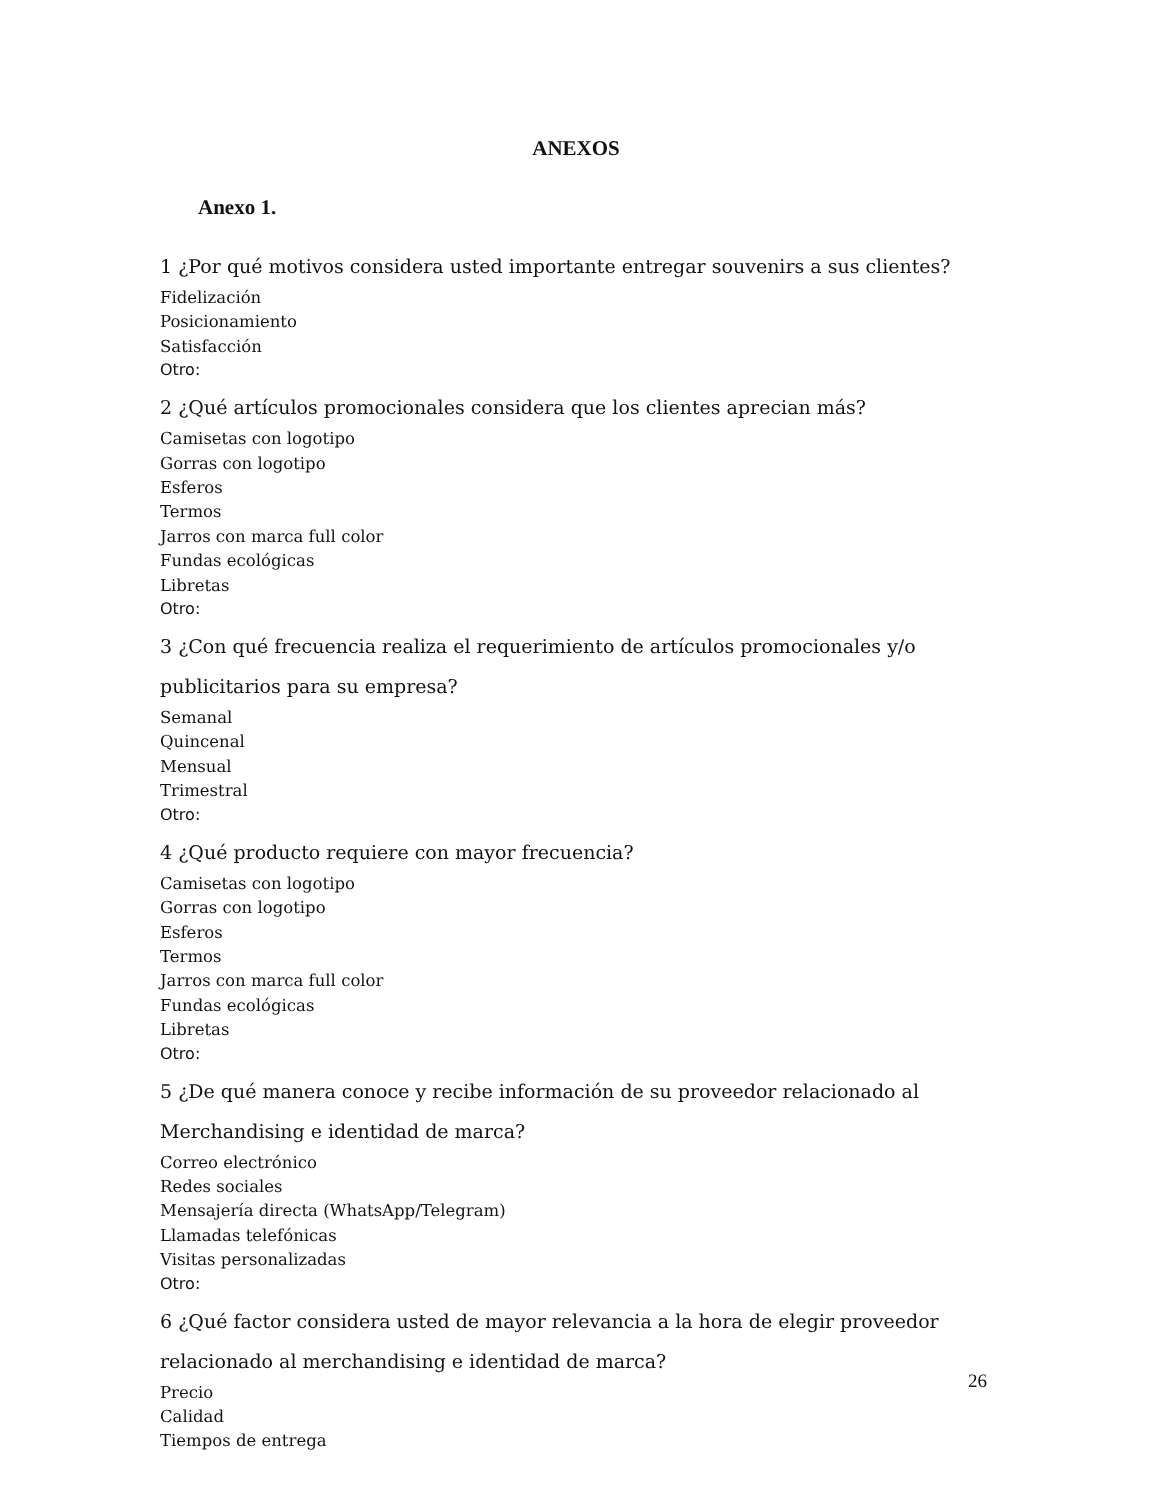ANEXOS
Anexo 1.
1 ¿Por qué motivos considera usted importante entregar souvenirs a sus clientes?
Fidelización
Posicionamiento
Satisfacción
Otro:
2 ¿Qué artículos promocionales considera que los clientes aprecian más?
Camisetas con logotipo
Gorras con logotipo
Esferos
Termos
Jarros con marca full color
Fundas ecológicas
Libretas
Otro:
3 ¿Con qué frecuencia realiza el requerimiento de artículos promocionales y/o publicitarios para su empresa?
Semanal
Quincenal
Mensual
Trimestral
Otro:
4 ¿Qué producto requiere con mayor frecuencia?
Camisetas con logotipo
Gorras con logotipo
Esferos
Termos
Jarros con marca full color
Fundas ecológicas
Libretas
Otro:
5 ¿De qué manera conoce y recibe información de su proveedor relacionado al Merchandising e identidad de marca?
Correo electrónico
Redes sociales
Mensajería directa (WhatsApp/Telegram)
Llamadas telefónicas
Visitas personalizadas
Otro:
6 ¿Qué factor considera usted de mayor relevancia a la hora de elegir proveedor relacionado al merchandising e identidad de marca?
Precio
Calidad
Tiempos de entrega
26